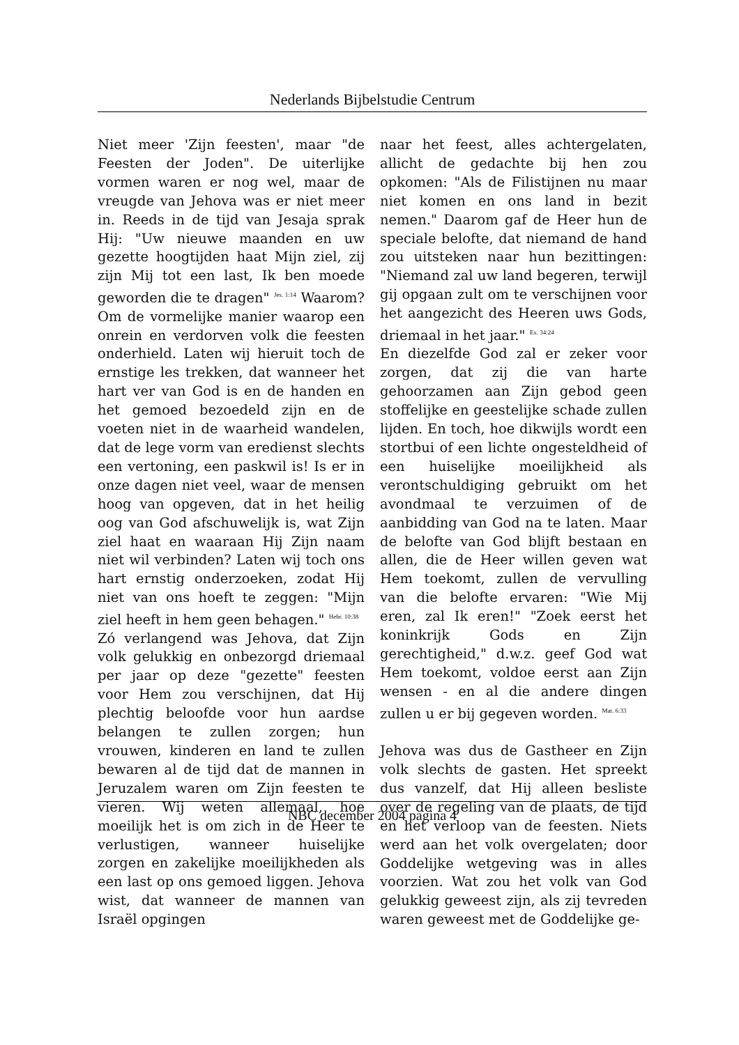Nederlands Bijbelstudie Centrum
Niet meer 'Zijn feesten', maar "de Feesten der Joden". De uiterlijke vormen waren er nog wel, maar de vreugde van Jehova was er niet meer in. Reeds in de tijd van Jesaja sprak Hij: "Uw nieuwe maanden en uw gezette hoogtijden haat Mijn ziel, zij zijn Mij tot een last, Ik ben moede geworden die te dragen" <sup>Jes. 1:14</sup> Waarom? Om de vormelijke manier waarop een onrein en verdorven volk die feesten onderhield. Laten wij hieruit toch de ernstige les trekken, dat wanneer het hart ver van God is en de handen en het gemoed bezoedeld zijn en de voeten niet in de waarheid wandelen, dat de lege vorm van eredienst slechts een vertoning, een paskwil is! Is er in onze dagen niet veel, waar de mensen hoog van opgeven, dat in het heilig oog van God afschuwelijk is, wat Zijn ziel haat en waaraan Hij Zijn naam niet wil verbinden? Laten wij toch ons hart ernstig onderzoeken, zodat Hij niet van ons hoeft te zeggen: "Mijn ziel heeft in hem geen behagen." <sup>Hebr. 10:38</sup>
Zó verlangend was Jehova, dat Zijn volk gelukkig en onbezorgd driemaal per jaar op deze "gezette" feesten voor Hem zou verschijnen, dat Hij plechtig beloofde voor hun aardse belangen te zullen zorgen; hun vrouwen, kinderen en land te zullen bewaren al de tijd dat de mannen in Jeruzalem waren om Zijn feesten te vieren. Wij weten allemaal, hoe moeilijk het is om zich in de Heer te verlustigen, wanneer huiselijke zorgen en zakelijke moeilijkheden als een last op ons gemoed liggen. Jehova wist, dat wanneer de mannen van Israël opgingen
naar het feest, alles achtergelaten, allicht de gedachte bij hen zou opkomen: "Als de Filistijnen nu maar niet komen en ons land in bezit nemen." Daarom gaf de Heer hun de speciale belofte, dat niemand de hand zou uitsteken naar hun bezittingen: "Niemand zal uw land begeren, terwijl gij opgaan zult om te verschijnen voor het aangezicht des Heeren uws Gods, driemaal in het jaar." <sup>Ex. 34:24</sup>
En diezelfde God zal er zeker voor zorgen, dat zij die van harte gehoorzamen aan Zijn gebod geen stoffelijke en geestelijke schade zullen lijden. En toch, hoe dikwijls wordt een stortbui of een lichte ongesteldheid of een huiselijke moeilijkheid als verontschuldiging gebruikt om het avondmaal te verzuimen of de aanbidding van God na te laten. Maar de belofte van God blijft bestaan en allen, die de Heer willen geven wat Hem toekomt, zullen de vervulling van die belofte ervaren: "Wie Mij eren, zal Ik eren!" "Zoek eerst het koninkrijk Gods en Zijn gerechtigheid," d.w.z. geef God wat Hem toekomt, voldoe eerst aan Zijn wensen - en al die andere dingen zullen u er bij gegeven worden. <sup>Mat. 6:33</sup>
Jehova was dus de Gastheer en Zijn volk slechts de gasten. Het spreekt dus vanzelf, dat Hij alleen besliste over de regeling van de plaats, de tijd en het verloop van de feesten. Niets werd aan het volk overgelaten; door Goddelijke wetgeving was in alles voorzien. Wat zou het volk van God gelukkig geweest zijn, als zij tevreden waren geweest met de Goddelijke ge-
NBC december 2004 pagina 4